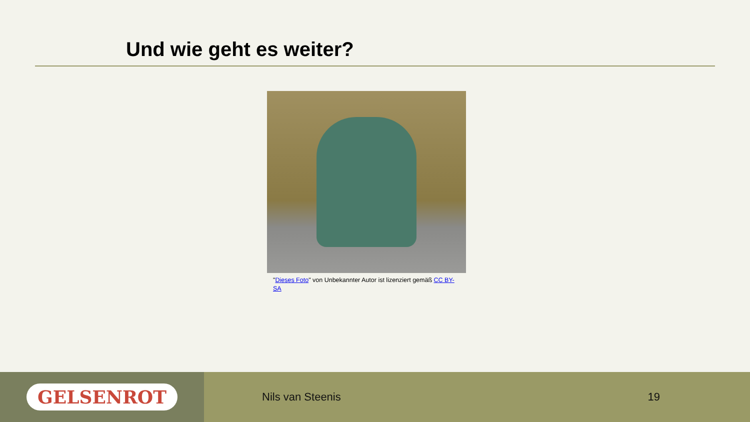Und wie geht es weiter?
"Dieses Foto" von Unbekannter Autor ist lizenziert gemäß CC BY-SA
GELSENROT
Nils van Steenis 19